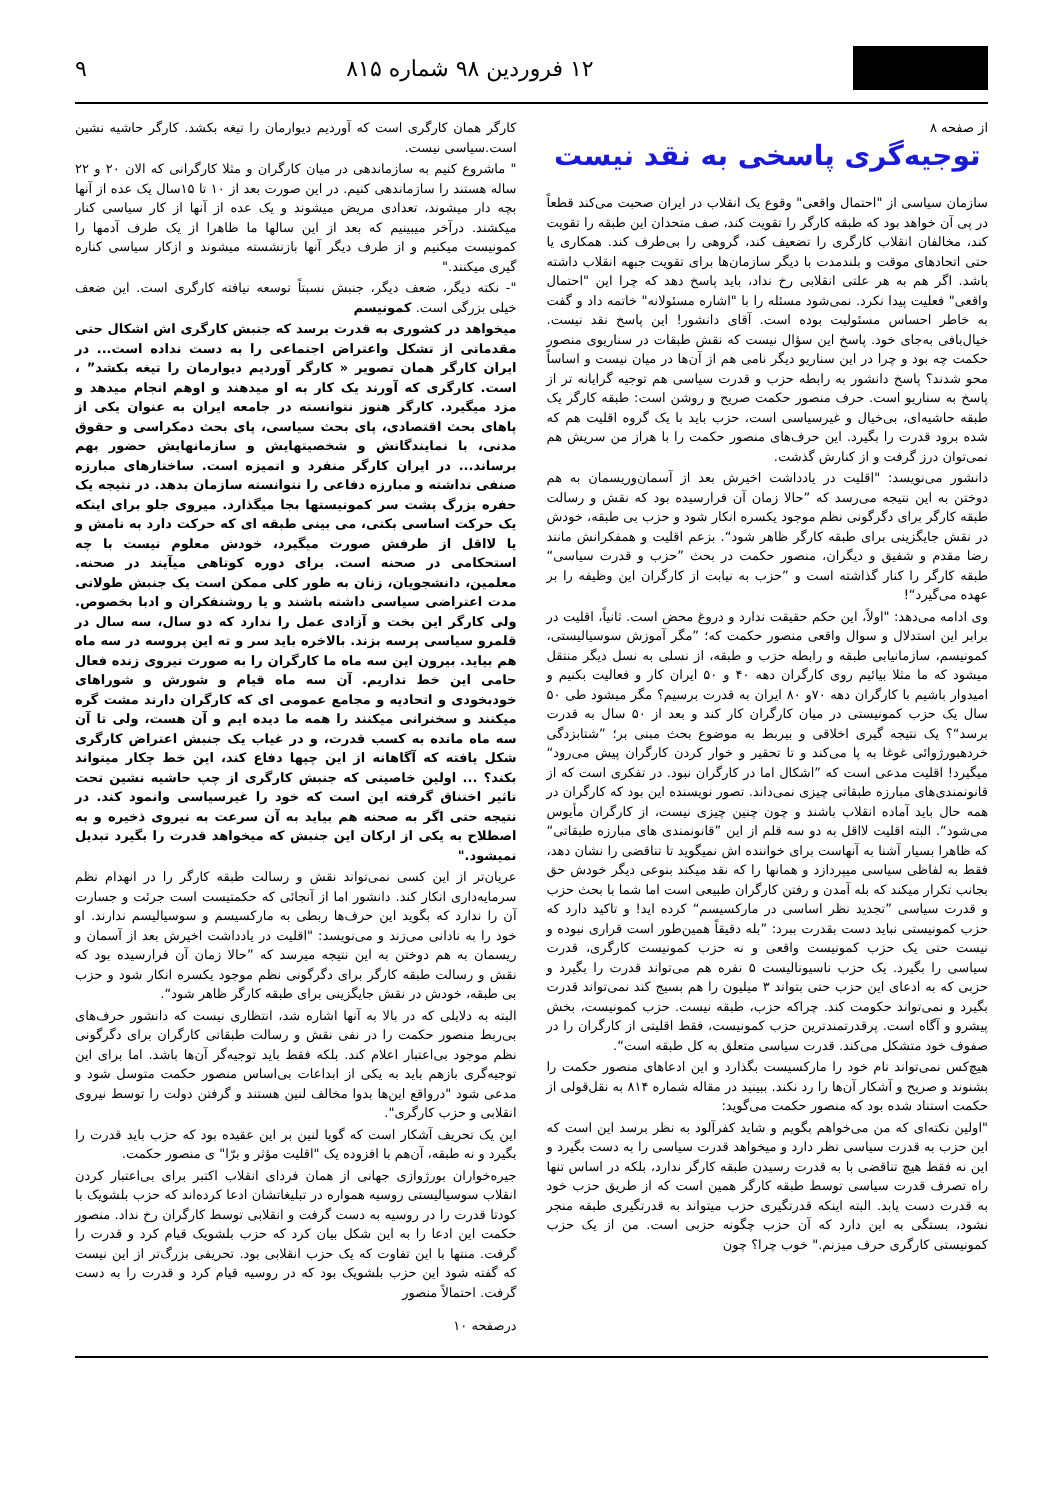۱۲ فروردین ۹۸ شماره ۸۱۵ ۹
از صفحه ۸
توجیه‌گری پاسخی به نقد نیست
سازمان سیاسی از "احتمال واقعی" وقوع یک انقلاب در ایران صحبت می‌کند قطعاً در پی آن خواهد بود که طبقه کارگر را تقویت کند، صف متحدان این طبقه را تقویت کند، مخالفان انقلاب کارگری را تضعیف کند، گروهی را بی‌طرف کند. همکاری یا حتی اتحادهای موقت و بلندمدت با دیگر سازمان‌ها برای تقویت جبهه انقلاب داشته باشد. اگر هم به هر علتی انقلابی رخ نداد، باید پاسخ دهد که چرا این "احتمال واقعی" فعلیت پیدا نکرد. نمی‌شود مسئله را با "اشاره مسئولانه" خاتمه داد و گفت به خاطر احساس مسئولیت بوده است. آقای دانشور! این پاسخ نقد نیست. خیال‌بافی به‌جای خود. پاسخ این سؤال نیست که نقش طبقات در سناریوی منصور حکمت چه بود و چرا در این سناریو دیگر نامی هم از آن‌ها در میان نیست و اساساً محو شدند؟ پاسخ دانشور به رابطه حزب و قدرت سیاسی هم توجیه گرایانه تر از پاسخ به سناریو است. حرف منصور حکمت صریح و روشن است: طبقه کارگر یک طبقه حاشیه‌ای، بی‌خیال و غیرسیاسی است، حزب باید با یک گروه اقلیت هم که شده برود قدرت را بگیرد. این حرف‌های منصور حکمت را با هراز من سریش هم نمی‌توان درز گرفت و از کنارش گذشت.
دانشور می‌نویسد: "اقلیت در یادداشت اخیرش بعد از آسمان‌وریسمان به هم دوختن به این نتیجه می‌رسد که ”حالا زمان آن فرارسیده بود که نقش و رسالت طبقه کارگر برای دگرگونی نظم موجود یکسره انکار شود و حزب بی طبقه، خودش در نقش جایگزینی برای طبقه کارگر ظاهر شود“. بزعم اقلیت و همفکرانش مانند رضا مقدم و شفیق و دیگران، منصور حکمت در بحث ”حزب و قدرت سیاسی“ طبقه کارگر را کنار گذاشته است و ”حزب به نیابت از کارگران این وظیفه را بر عهده می‌گیرد“!
وی ادامه می‌دهد: "اولاً، این حکم حقیقت ندارد و دروغ محض است. ثانیاً، اقلیت در برابر این استدلال و سوال واقعی منصور حکمت که؛ ”مگر آموزش سوسیالیستی، کمونیسم، سازمانیابی طبقه و رابطه حزب و طبقه، از نسلی به نسل دیگر منتقل میشود که ما مثلا بیائیم روی کارگران دهه ۴۰ و ۵۰ ایران کار و فعالیت بکنیم و امیدوار باشیم با کارگران دهه ۷۰و ۸۰ ایران به قدرت برسیم؟ مگر میشود طی ۵۰ سال یک حزب کمونیستی در میان کارگران کار کند و بعد از ۵۰ سال به قدرت برسد“؟ یک نتیجه گیری اخلاقی و بیربط به موضوع بحث مبنی بر؛ ”شتابزدگی خردهبورژوائی غوغا به پا می‌کند و تا تحقیر و خوار کردن کارگران پیش می‌رود“ میگیرد! اقلیت مدعی است که ”اشکال اما در کارگران نبود. در تفکری است که از قانونمندی‌های مبارزه طبقاتی چیزی نمی‌داند. تصور نویسنده این بود که کارگران در همه حال باید آماده انقلاب باشند و چون چنین چیزی نیست، از کارگران مأیوس می‌شود“. البته اقلیت لااقل به دو سه قلم از این ”قانونمندی های مبارزه طبقاتی“ که ظاهرا بسیار آشنا به آنهاست برای خواننده اش نمیگوید تا تناقضی را نشان دهد، فقط به لفاظی سیاسی میپردازد و همانها را که نقد میکند بنوعی دیگر خودش حق بجانب تکرار میکند که بله آمدن و رفتن کارگران طبیعی است اما شما با بحث حزب و قدرت سیاسی ”تجدید نظر اساسی در مارکسیسم“ کرده اید! و تاکید دارد که حزب کمونیستی نباید دست بقدرت ببرد: ”بله دقیقاً همین‌طور است قراری نبوده و نیست حتی یک حزب کمونیست واقعی و نه حزب کمونیست کارگری، قدرت سیاسی را بگیرد. یک حزب ناسیونالیست ۵ نفره هم می‌تواند قدرت را بگیرد و حزبی که به ادعای این حزب حتی بتواند ۳ میلیون را هم بسیج کند نمی‌تواند قدرت بگیرد و نمی‌تواند حکومت کند. چراکه حزب، طبقه نیست. حزب کمونیست، بخش پیشرو و آگاه است. پرقدرتمندترین حزب کمونیست، فقط اقلیتی از کارگران را در صفوف خود متشکل می‌کند. قدرت سیاسی متعلق به کل طبقه است“.
هیچ‌کس نمی‌تواند نام خود را مارکسیست بگذارد و این ادعاهای منصور حکمت را بشنوند و صریح و آشکار آن‌ها را رد نکند. ببینید در مقاله شماره ۸۱۴ به نقل‌قولی از حکمت استناد شده بود که منصور حکمت می‌گوید:
"اولین نکته‌ای که من می‌خواهم بگویم و شاید کفرآلود به نظر برسد این است که این حزب به قدرت سیاسی نظر دارد و میخواهد قدرت سیاسی را به دست بگیرد و این نه فقط هیچ تناقضی با به قدرت رسیدن طبقه کارگر ندارد، بلکه در اساس تنها راه تصرف قدرت سیاسی توسط طبقه کارگر همین است که از طریق حزب خود به قدرت دست یابد. البته اینکه قدرتگیری حزب میتواند به قدرتگیری طبقه منجر نشود، بستگی به این دارد که آن حزب چگونه حزبی است. من از یک حزب کمونیستی کارگری حرف میزنم." خوب چرا؟ چون
کارگر همان کارگری است که آوردیم دیوارمان را تیغه بکشد. کارگر حاشیه نشین است.سیاسی نیست.
" ماشروع کنیم به سازماندهی در میان کارگران و مثلا کارگرانی که الان ۲۰ و ۲۲ ساله هستند را سازماندهی کنیم. در این صورت بعد از ۱۰ تا ۱۵سال یک عده از آنها بچه دار میشوند، تعدادی مریض میشوند و یک عده از آنها از کار سیاسی کنار میکشند. درآخر میبینیم که بعد از این سالها ما ظاهرا از یک طرف آدمها را کمونیست میکنیم و از طرف دیگر آنها بازنشسته میشوند و ازکار سیاسی کناره گیری میکنند."
"- نکته دیگر، ضعف دیگر، جنبش نسبتاً توسعه نیافته کارگری است. این ضعف خیلی بزرگی است. کمونیسم
میخواهد در کشوری به قدرت برسد که جنبش کارگری اش اشکال حتی مقدماتی از تشکل واعتراض اجتماعی را به دست نداده است... در ایران کارگر همان تصویر « کارگر آوردیم دیوارمان را تیغه بکشد” ، است. کارگری که آورند یک کار به او میدهند و اوهم انجام میدهد و مزد میگیرد. کارگر هنوز نتوانسته در جامعه ایران به عنوان یکی از پاهای بحث اقتصادی، پای بحث سیاسی، پای بحث دمکراسی و حقوق مدنی، با نمایندگانش و شخصیتهایش و سازمانهایش حضور بهم برساند... در ایران کارگر منفرد و اتمیزه است. ساختارهای مبارزه صنفی نداشته و مبارزه دفاعی را نتوانسته سازمان بدهد. در نتیجه یک حفره بزرگ پشت سر کمونیستها بجا میگذارد. میروی جلو برای اینکه یک حرکت اساسی بکنی، می بینی طبقه ای که حرکت دارد به نامش و یا لااقل از طرفش صورت میگیرد، خودش معلوم نیست با چه استحکامی در صحنه است. برای دوره کوتاهی میآیند در صحنه. معلمین، دانشجویان، زنان به طور کلی ممکن است یک جنبش طولانی مدت اعتراضی سیاسی داشته باشند و یا روشنفکران و ادبا بخصوص. ولی کارگر این بخت و آزادی عمل را ندارد که دو سال، سه سال در قلمرو سیاسی پرسه بزند. بالاخره باید سر و ته این پروسه در سه ماه هم بیاید. بیرون این سه ماه ما کارگران را به صورت نیروی زنده فعال حامی این خط نداریم. آن سه ماه قیام و شورش و شوراهای خودبخودی و اتحادیه و مجامع عمومی ای که کارگران دارند مشت گره میکنند و سخنرانی میکنند را همه ما دیده ایم و آن هست، ولی تا آن سه ماه مانده به کسب قدرت، و در غیاب یک جنبش اعتراض کارگری شکل یافته که آگاهانه از این چپها دفاع کند، این خط چکار میتواند بکند؟ ... اولین خاصیتی که جنبش کارگری از چپ حاشیه نشین تحت تاثیر اختناق گرفته این است که خود را غیرسیاسی وانمود کند. در نتیجه حتی اگر به صحنه هم بیاید به آن سرعت به نیروی ذخیره و به اصطلاح به یکی از ارکان این جنبش که میخواهد قدرت را بگیرد تبدیل نمیشود."
عریان‌تر از این کسی نمی‌تواند نقش و رسالت طبقه کارگر را در انهدام نظم سرمایه‌داری انکار کند. دانشور اما از آنجائی که حکمتیست است جرئت و جسارت آن را ندارد که بگوید این حرف‌ها ربطی به مارکسیسم و سوسیالیسم ندارند. او خود را به نادانی می‌زند و می‌نویسد: "اقلیت در یادداشت اخیرش بعد از آسمان و ریسمان به هم دوختن به این نتیجه میرسد که ”حالا زمان آن فرارسیده بود که نقش و رسالت طبقه کارگر برای دگرگونی نظم موجود یکسره انکار شود و حزب بی طبقه، خودش در نقش جایگزینی برای طبقه کارگر ظاهر شود“.
البته به دلایلی که در بالا به آنها اشاره شد، انتظاری نیست که دانشور حرف‌های بی‌ربط منصور حکمت را در نفی نقش و رسالت طبقاتی کارگران برای دگرگونی نظم موجود بی‌اعتبار اعلام کند. بلکه فقط باید توجیه‌گر آن‌ها باشد. اما برای این توجیه‌گری بازهم باید به یکی از ابداعات بی‌اساس منصور حکمت متوسل شود و مدعی شود "درواقع این‌ها بدوا مخالف لنین هستند و گرفتن دولت را توسط نیروی انقلابی و حزب کارگری".
این یک تحریف آشکار است که گویا لنین بر این عقیده بود که حزب باید قدرت را بگیرد و نه طبقه، آن‌هم با افزوده یک "اقلیت مؤثر و برّا" ی منصور حکمت.
جیره‌خواران بورژوازی جهانی از همان فردای انقلاب اکتبر برای بی‌اعتبار کردن انقلاب سوسیالیستی روسیه همواره در تبلیغاتشان ادعا کرده‌اند که حزب بلشویک با کودتا قدرت را در روسیه به دست گرفت و انقلابی توسط کارگران رخ نداد. منصور حکمت این ادعا را به این شکل بیان کرد که حزب بلشویک قیام کرد و قدرت را گرفت. منتها با این تفاوت که یک حزب انقلابی بود. تحریفی بزرگ‌تر از این نیست که گفته شود این حزب بلشویک بود که در روسیه قیام کرد و قدرت را به دست گرفت. احتمالاً منصور
درصفحه ۱۰